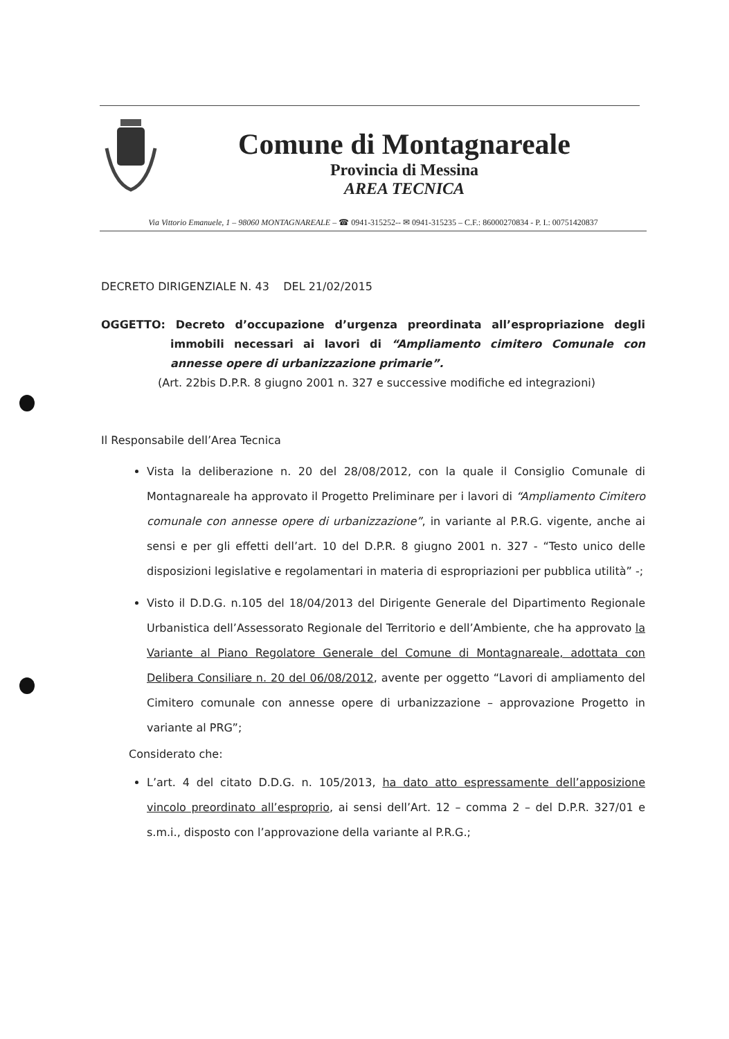Comune di Montagnareale
Provincia di Messina
AREA TECNICA
Via Vittorio Emanuele, 1 – 98060 MONTAGNAREALE – ☎ 0941-315252-- ✉ 0941-315235 – C.F.: 86000270834 - P. I.: 00751420837
DECRETO DIRIGENZIALE N. 43 DEL 21/02/2015
OGGETTO: Decreto d’occupazione d’urgenza preordinata all’espropriazione degli immobili necessari ai lavori di “Ampliamento cimitero Comunale con annesse opere di urbanizzazione primarie”.
(Art. 22bis D.P.R. 8 giugno 2001 n. 327 e successive modifiche ed integrazioni)
Il Responsabile dell’Area Tecnica
Vista la deliberazione n. 20 del 28/08/2012, con la quale il Consiglio Comunale di Montagnareale ha approvato il Progetto Preliminare per i lavori di “Ampliamento Cimitero comunale con annesse opere di urbanizzazione”, in variante al P.R.G. vigente, anche ai sensi e per gli effetti dell’art. 10 del D.P.R. 8 giugno 2001 n. 327 - “Testo unico delle disposizioni legislative e regolamentari in materia di espropriazioni per pubblica utilità” -;
Visto il D.D.G. n.105 del 18/04/2013 del Dirigente Generale del Dipartimento Regionale Urbanistica dell’Assessorato Regionale del Territorio e dell’Ambiente, che ha approvato la Variante al Piano Regolatore Generale del Comune di Montagnareale, adottata con Delibera Consiliare n. 20 del 06/08/2012, avente per oggetto “Lavori di ampliamento del Cimitero comunale con annesse opere di urbanizzazione – approvazione Progetto in variante al PRG”;
Considerato che:
L’art. 4 del citato D.D.G. n. 105/2013, ha dato atto espressamente dell’apposizione vincolo preordinato all’esproprio, ai sensi dell’Art. 12 – comma 2 – del D.P.R. 327/01 e s.m.i., disposto con l’approvazione della variante al P.R.G.;